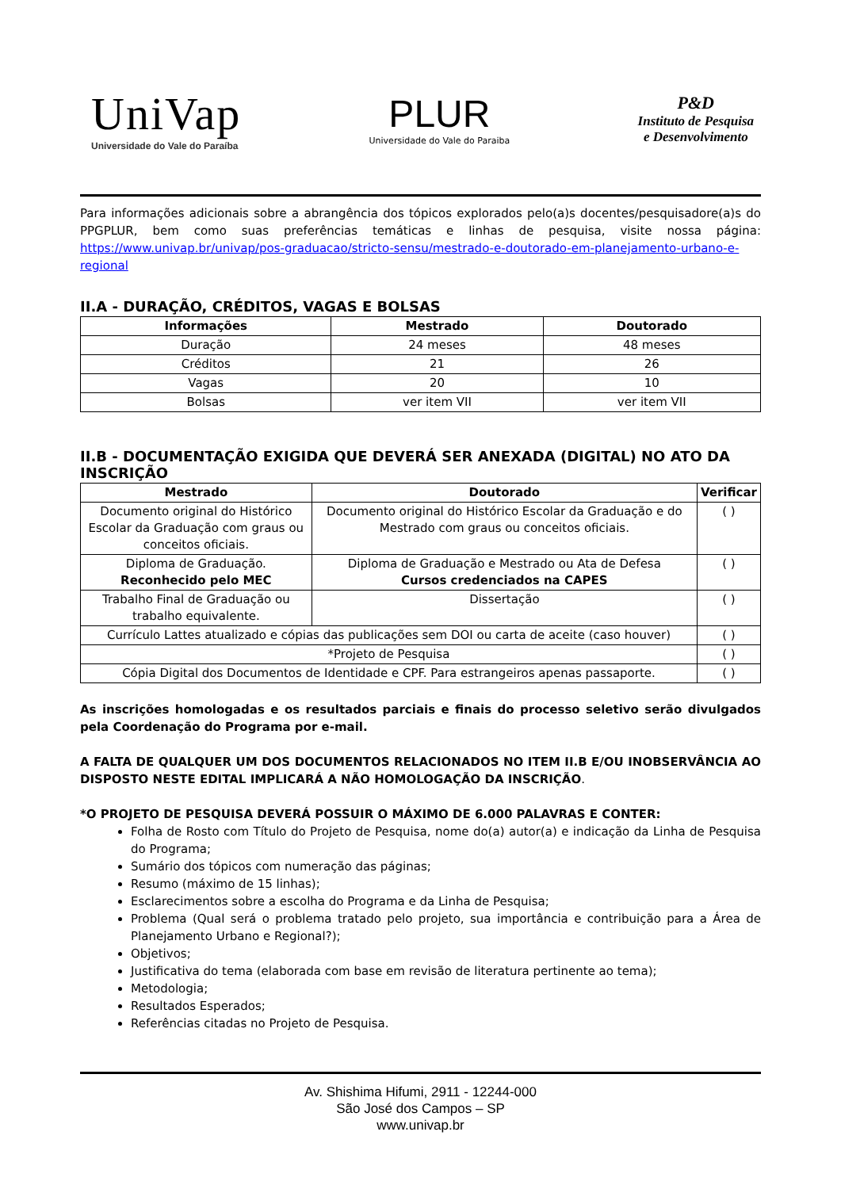UniVap
Universidade do Vale do Paraíba
PLUR
Universidade do Vale do Paraiba
P&D
Instituto de Pesquisa
e Desenvolvimento
Para informações adicionais sobre a abrangência dos tópicos explorados pelo(a)s docentes/pesquisadore(a)s do PPGPLUR, bem como suas preferências temáticas e linhas de pesquisa, visite nossa página: https://www.univap.br/univap/pos-graduacao/stricto-sensu/mestrado-e-doutorado-em-planejamento-urbano-e-regional
II.A - DURAÇÃO, CRÉDITOS, VAGAS E BOLSAS
| Informações | Mestrado | Doutorado |
| --- | --- | --- |
| Duração | 24 meses | 48 meses |
| Créditos | 21 | 26 |
| Vagas | 20 | 10 |
| Bolsas | ver item VII | ver item VII |
II.B - DOCUMENTAÇÃO EXIGIDA QUE DEVERÁ SER ANEXADA (DIGITAL) NO ATO DA INSCRIÇÃO
| Mestrado | Doutorado | Verificar |
| --- | --- | --- |
| Documento original do Histórico Escolar da Graduação com graus ou conceitos oficiais. | Documento original do Histórico Escolar da Graduação e do Mestrado com graus ou conceitos oficiais. | ( ) |
| Diploma de Graduação. Reconhecido pelo MEC | Diploma de Graduação e Mestrado ou Ata de Defesa Cursos credenciados na CAPES | ( ) |
| Trabalho Final de Graduação ou trabalho equivalente. | Dissertação | ( ) |
| Currículo Lattes atualizado e cópias das publicações sem DOI ou carta de aceite (caso houver) | | ( ) |
| *Projeto de Pesquisa | | ( ) |
| Cópia Digital dos Documentos de Identidade e CPF. Para estrangeiros apenas passaporte. | | ( ) |
As inscrições homologadas e os resultados parciais e finais do processo seletivo serão divulgados pela Coordenação do Programa por e-mail.
A FALTA DE QUALQUER UM DOS DOCUMENTOS RELACIONADOS NO ITEM II.B E/OU INOBSERVÂNCIA AO DISPOSTO NESTE EDITAL IMPLICARÁ A NÃO HOMOLOGAÇÃO DA INSCRIÇÃO.
*O PROJETO DE PESQUISA DEVERÁ POSSUIR O MÁXIMO DE 6.000 PALAVRAS E CONTER:
Folha de Rosto com Título do Projeto de Pesquisa, nome do(a) autor(a) e indicação da Linha de Pesquisa do Programa;
Sumário dos tópicos com numeração das páginas;
Resumo (máximo de 15 linhas);
Esclarecimentos sobre a escolha do Programa e da Linha de Pesquisa;
Problema (Qual será o problema tratado pelo projeto, sua importância e contribuição para a Área de Planejamento Urbano e Regional?);
Objetivos;
Justificativa do tema (elaborada com base em revisão de literatura pertinente ao tema);
Metodologia;
Resultados Esperados;
Referências citadas no Projeto de Pesquisa.
Av. Shishima Hifumi, 2911 - 12244-000
São José dos Campos – SP
www.univap.br